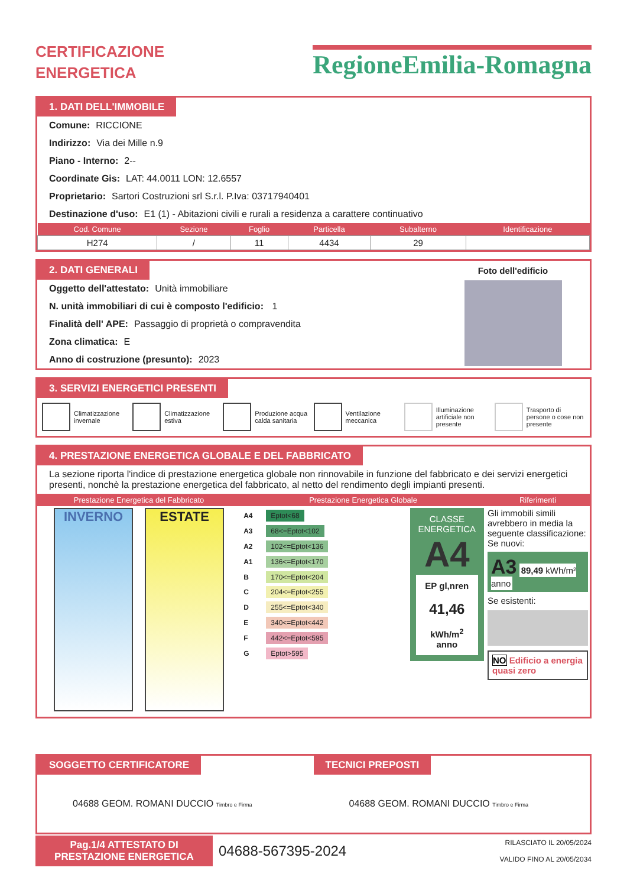CERTIFICAZIONE
ENERGETICA
RegioneEmilia-Romagna
1. DATI DELL'IMMOBILE
Comune: RICCIONE
Indirizzo: Via dei Mille n.9
Piano - Interno: 2--
Coordinate Gis: LAT: 44.0011 LON: 12.6557
Proprietario: Sartori Costruzioni srl S.r.l. P.Iva: 03717940401
Destinazione d'uso: E1 (1) - Abitazioni civili e rurali a residenza a carattere continuativo
| Cod. Comune | Sezione | Foglio | Particella | Subalterno | Identificazione |
| --- | --- | --- | --- | --- | --- |
| H274 | / | 11 | 4434 | 29 | |
2. DATI GENERALI
Oggetto dell'attestato: Unità immobiliare
N. unità immobiliari di cui è composto l'edificio: 1
Finalità dell' APE: Passaggio di proprietà o compravendita
Zona climatica: E
Anno di costruzione (presunto): 2023
Foto dell'edificio
3. SERVIZI ENERGETICI PRESENTI
Climatizzazione invernale Climatizzazione estiva Produzione acqua calda sanitaria
Ventilazione meccanica Illuminazione artificiale non presente
Trasporto di persone o cose non presente
4. PRESTAZIONE ENERGETICA GLOBALE E DEL FABBRICATO
La sezione riporta l'indice di prestazione energetica globale non rinnovabile in funzione del fabbricato e dei servizi energetici presenti, nonchè la prestazione energetica del fabbricato, al netto del rendimento degli impianti presenti.
| Prestazione Energetica del Fabbricato | Prestazione Energetica Globale | Riferimenti |
| --- | --- | --- |
| INVERNO ESTATE | / A4 / Eptot<68 / / A3 / 68<=Eptot<102 / / A2 / 102<=Eptot<136 / / A1 / 136<=Eptot<170 / / B / 170<=Eptot<204 / / C / 204<=Eptot<255 / / D / 255<=Eptot<340 / / E / 340<=Eptot<442 / / F / 442<=Eptot<595 / / G / Eptot>595 / CLASSE ENERGETICA A4 EP gl,nren 41,46 kWh/m<sup>2</sup> anno | Gli immobili simili avrebbero in media la seguente classificazione: Se nuovi: A3 89,49 kWh/m² anno Se esistenti: NO Edificio a energia quasi zero |
SOGGETTO CERTIFICATORE
04688 GEOM. ROMANI DUCCIO Timbro e Firma
TECNICI PREPOSTI
04688 GEOM. ROMANI DUCCIO Timbro e Firma
Pag.1/4 ATTESTATO DI
PRESTAZIONE ENERGETICA
04688-567395-2024
RILASCIATO IL 20/05/2024
VALIDO FINO AL 20/05/2034